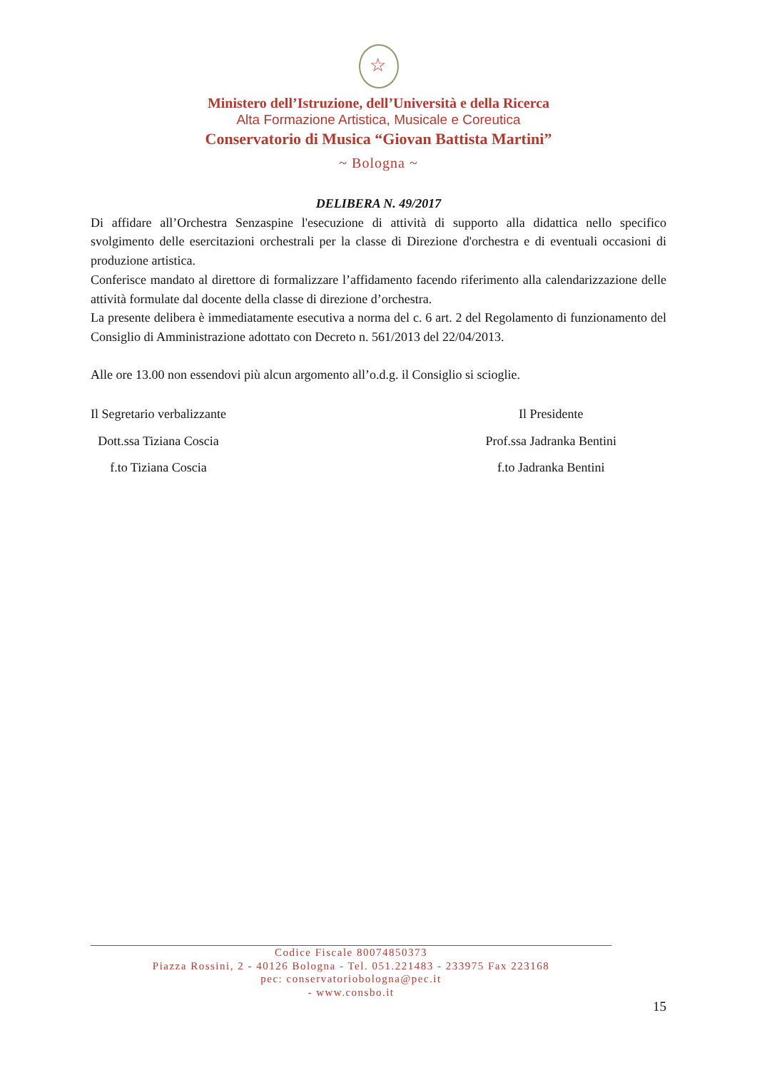☆
Ministero dell’Istruzione, dell’Università e della Ricerca
Alta Formazione Artistica, Musicale e Coreutica
Conservatorio di Musica “Giovan Battista Martini”
~ Bologna ~
DELIBERA N. 49/2017
Di affidare all’Orchestra Senzaspine l'esecuzione di attività di supporto alla didattica nello specifico svolgimento delle esercitazioni orchestrali per la classe di Direzione d'orchestra e di eventuali occasioni di produzione artistica.
Conferisce mandato al direttore di formalizzare l’affidamento facendo riferimento alla calendarizzazione delle attività formulate dal docente della classe di direzione d’orchestra.
La presente delibera è immediatamente esecutiva a norma del c. 6 art. 2 del Regolamento di funzionamento del Consiglio di Amministrazione adottato con Decreto n. 561/2013 del 22/04/2013.
Alle ore 13.00 non essendovi più alcun argomento all’o.d.g. il Consiglio si scioglie.
Il Segretario verbalizzante
Dott.ssa Tiziana Coscia
f.to Tiziana Coscia
Il Presidente
Prof.ssa Jadranka Bentini
f.to Jadranka Bentini
Codice Fiscale 80074850373
Piazza Rossini, 2 - 40126 Bologna - Tel. 051.221483 - 233975 Fax 223168
pec: conservatoriobologna@pec.it
- www.consbo.it
15